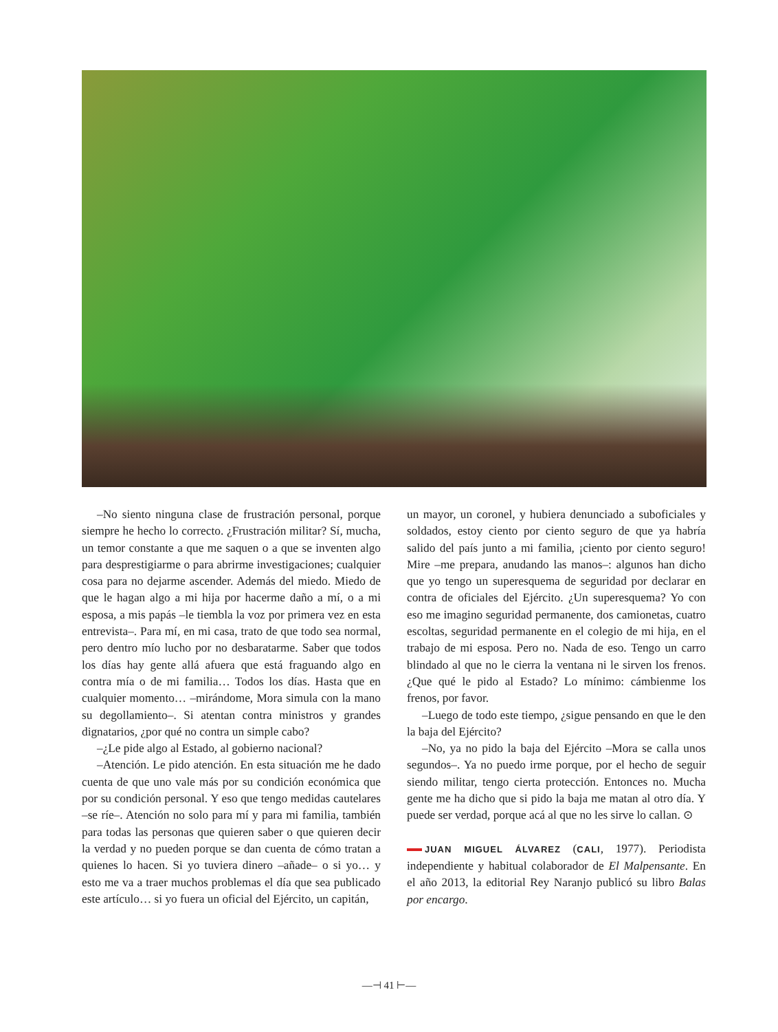–No siento ninguna clase de frustración personal, porque siempre he hecho lo correcto. ¿Frustración militar? Sí, mucha, un temor constante a que me saquen o a que se inventen algo para desprestigiarme o para abrirme investigaciones; cualquier cosa para no dejarme ascender. Además del miedo. Miedo de que le hagan algo a mi hija por hacerme daño a mí, o a mi esposa, a mis papás –le tiembla la voz por primera vez en esta entrevista–. Para mí, en mi casa, trato de que todo sea normal, pero dentro mío lucho por no desbaratarme. Saber que todos los días hay gente allá afuera que está fraguando algo en contra mía o de mi familia… Todos los días. Hasta que en cualquier momento… –mirándome, Mora simula con la mano su degollamiento–. Si atentan contra ministros y grandes dignatarios, ¿por qué no contra un simple cabo?
–¿Le pide algo al Estado, al gobierno nacional?
–Atención. Le pido atención. En esta situación me he dado cuenta de que uno vale más por su condición económica que por su condición personal. Y eso que tengo medidas cautelares –se ríe–. Atención no solo para mí y para mi familia, también para todas las personas que quieren saber o que quieren decir la verdad y no pueden porque se dan cuenta de cómo tratan a quienes lo hacen. Si yo tuviera dinero –añade– o si yo… y esto me va a traer muchos problemas el día que sea publicado este artículo… si yo fuera un oficial del Ejército, un capitán,
un mayor, un coronel, y hubiera denunciado a suboficiales y soldados, estoy ciento por ciento seguro de que ya habría salido del país junto a mi familia, ¡ciento por ciento seguro! Mire –me prepara, anudando las manos–: algunos han dicho que yo tengo un superesquema de seguridad por declarar en contra de oficiales del Ejército. ¿Un superesquema? Yo con eso me imagino seguridad permanente, dos camionetas, cuatro escoltas, seguridad permanente en el colegio de mi hija, en el trabajo de mi esposa. Pero no. Nada de eso. Tengo un carro blindado al que no le cierra la ventana ni le sirven los frenos. ¿Que qué le pido al Estado? Lo mínimo: cámbienme los frenos, por favor.
–Luego de todo este tiempo, ¿sigue pensando en que le den la baja del Ejército?
–No, ya no pido la baja del Ejército –Mora se calla unos segundos–. Ya no puedo irme porque, por el hecho de seguir siendo militar, tengo cierta protección. Entonces no. Mucha gente me ha dicho que si pido la baja me matan al otro día. Y puede ser verdad, porque acá al que no les sirve lo callan. ⊙
JUAN MIGUEL ÁLVAREZ (CALI, 1977). Periodista independiente y habitual colaborador de El Malpensante. En el año 2013, la editorial Rey Naranjo publicó su libro Balas por encargo.
—⊣ 41 ⊢—